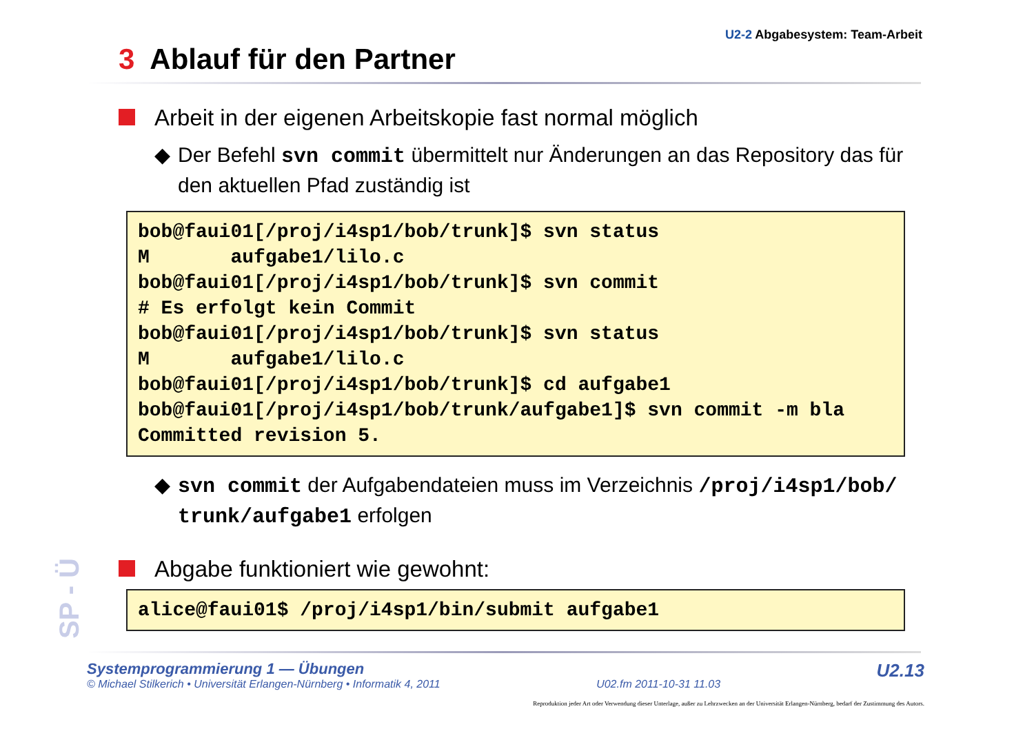U2-2 Abgabesystem: Team-Arbeit
3 Ablauf für den Partner
Arbeit in der eigenen Arbeitskopie fast normal möglich
◆ Der Befehl svn commit übermittelt nur Änderungen an das Repository das für den aktuellen Pfad zuständig ist
bob@faui01[/proj/i4sp1/bob/trunk]$ svn status
M       aufgabe1/lilo.c
bob@faui01[/proj/i4sp1/bob/trunk]$ svn commit
# Es erfolgt kein Commit
bob@faui01[/proj/i4sp1/bob/trunk]$ svn status
M       aufgabe1/lilo.c
bob@faui01[/proj/i4sp1/bob/trunk]$ cd aufgabe1
bob@faui01[/proj/i4sp1/bob/trunk/aufgabe1]$ svn commit -m bla
Committed revision 5.
◆ svn commit der Aufgabendateien muss im Verzeichnis /proj/i4sp1/bob/ trunk/aufgabe1 erfolgen
Abgabe funktioniert wie gewohnt:
alice@faui01$ /proj/i4sp1/bin/submit aufgabe1
SP - Ü
Systemprogrammierung 1 — Übungen
© Michael Stilkerich • Universität Erlangen-Nürnberg • Informatik 4, 2011
U02.fm 2011-10-31 11.03
U2.13
Reproduktion jeder Art oder Verwendung dieser Unterlage, außer zu Lehrzwecken an der Universität Erlangen-Nürnberg, bedarf der Zustimmung des Autors.